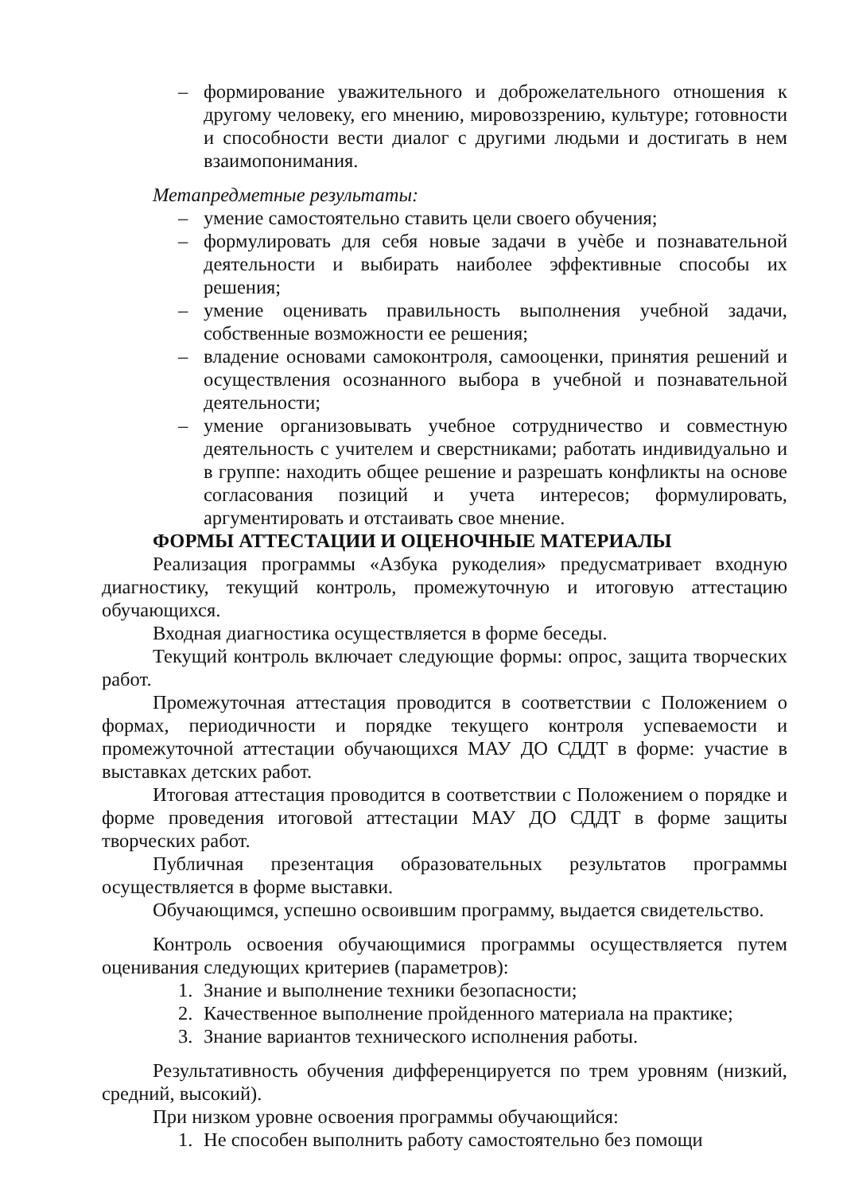– формирование уважительного и доброжелательного отношения к другому человеку, его мнению, мировоззрению, культуре; готовности и способности вести диалог с другими людьми и достигать в нем взаимопонимания.
Метапредметные результаты:
– умение самостоятельно ставить цели своего обучения;
– формулировать для себя новые задачи в учѐбе и познавательной деятельности и выбирать наиболее эффективные способы их решения;
– умение оценивать правильность выполнения учебной задачи, собственные возможности ее решения;
– владение основами самоконтроля, самооценки, принятия решений и осуществления осознанного выбора в учебной и познавательной деятельности;
– умение организовывать учебное сотрудничество и совместную деятельность с учителем и сверстниками; работать индивидуально и в группе: находить общее решение и разрешать конфликты на основе согласования позиций и учета интересов; формулировать, аргументировать и отстаивать свое мнение.
ФОРМЫ АТТЕСТАЦИИ И ОЦЕНОЧНЫЕ МАТЕРИАЛЫ
Реализация программы «Азбука рукоделия» предусматривает входную диагностику, текущий контроль, промежуточную и итоговую аттестацию обучающихся.
Входная диагностика осуществляется в форме беседы.
Текущий контроль включает следующие формы: опрос, защита творческих работ.
Промежуточная аттестация проводится в соответствии с Положением о формах, периодичности и порядке текущего контроля успеваемости и промежуточной аттестации обучающихся МАУ ДО СДДТ в форме: участие в выставках детских работ.
Итоговая аттестация проводится в соответствии с Положением о порядке и форме проведения итоговой аттестации МАУ ДО СДДТ в форме защиты творческих работ.
Публичная презентация образовательных результатов программы осуществляется в форме выставки.
Обучающимся, успешно освоившим программу, выдается свидетельство.
Контроль освоения обучающимися программы осуществляется путем оценивания следующих критериев (параметров):
1. Знание и выполнение техники безопасности;
2. Качественное выполнение пройденного материала на практике;
3. Знание вариантов технического исполнения работы.
Результативность обучения дифференцируется по трем уровням (низкий, средний, высокий).
При низком уровне освоения программы обучающийся:
1. Не способен выполнить работу самостоятельно без помощи